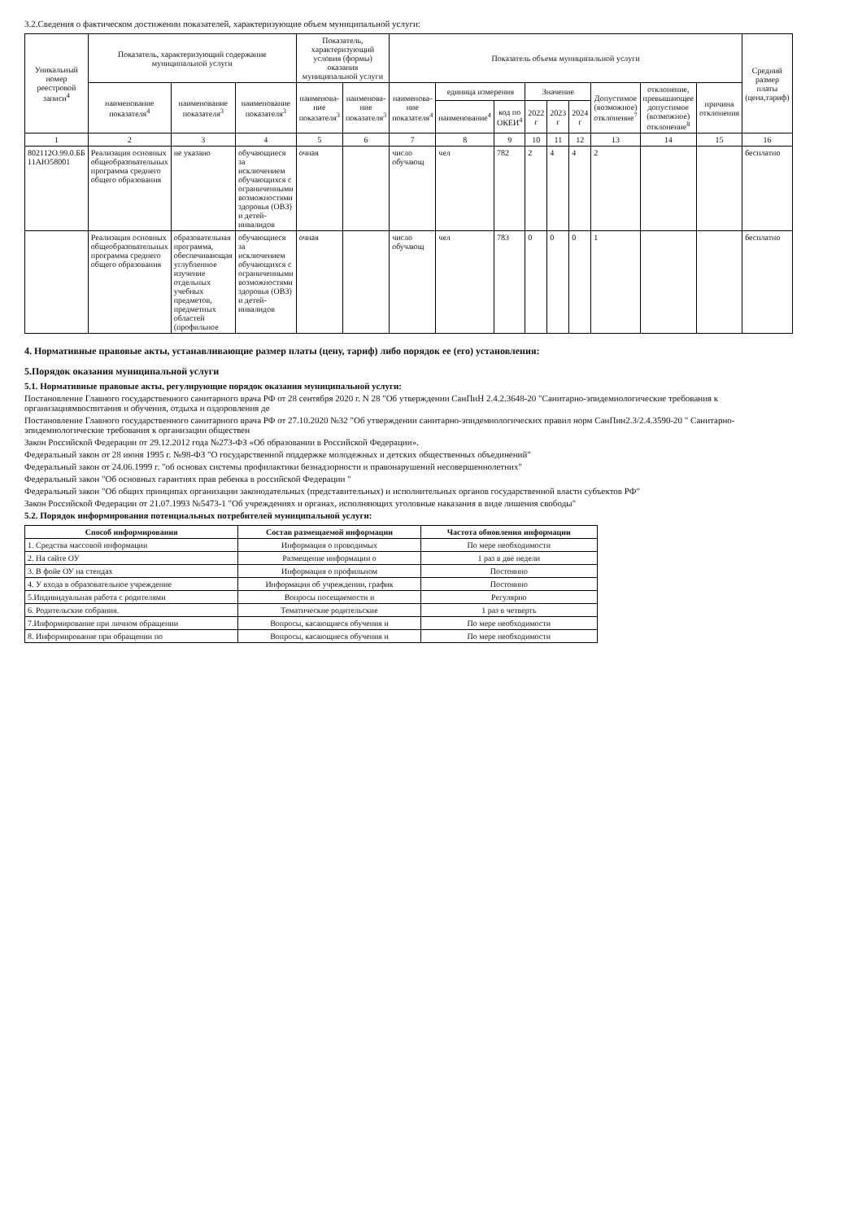3.2.Сведения о фактическом достижении показателей, характеризующие объем муниципальной услуги:
| Уникальный номер реестровой записи<sup>4</sup> | Показатель, характеризующий содержание муниципальной услуги | | | Показатель, характеризующий условия (формы) оказания муниципальной услуги | | Показатель объема муниципальной услуги | | | | | | | | | Средний размер платы (цена,тариф) |
| --- | --- | --- | --- | --- | --- | --- | --- | --- | --- | --- | --- | --- | --- | --- | --- |
| | наименование показателя<sup>4</sup> | наименование показателя<sup>3</sup> | наименование показателя<sup>3</sup> | наименова-ние показателя<sup>3</sup> | наименова-ние показателя<sup>3</sup> | наименова-ние показателя<sup>4</sup> | единица измерения | | Значение | | | Допустимое (возможное) отклонение<sup>7</sup> | отклонение, превышающее допустимое (возможное) отклонение<sup>8</sup> | причина отклонения | |
| | | | | | | | наименование<sup>4</sup> | код по ОКЕИ<sup>4</sup> | 2022 г | 2023 г | 2024 г | | | | |
| 1 | 2 | 3 | 4 | 5 | 6 | 7 | 8 | 9 | 10 | 11 | 12 | 13 | 14 | 15 | 16 |
| 802112О.99.0.ББ 11АЮ58001 | Реализация основных общеобразовательных программа среднего общего образования | не указано | обучающиеся за исключением обучающихся с ограниченными возможностями здоровья (ОВЗ) и детей-инвалидов | очная | | число обучающ | чел | 782 | 2 | 4 | 4 | 2 | | | бесплатно |
| | Реализация основных общеобразовательных программа среднего общего образования | образовательная программа, обеспечивающая углубленное изучение отдельных учебных предметов, предметных областей (профильное | обучающиеся за исключением обучающихся с ограниченными возможностями здоровья (ОВЗ) и детей-инвалидов | очная | | число обучающ | чел | 783 | 0 | 0 | 0 | 1 | | | бесплатно |
4. Нормативные правовые акты, устанавливающие размер платы (цену, тариф) либо порядок ее (его) установления:
5.Порядок оказания муниципальной услуги
5.1. Нормативные правовые акты, регулирующие порядок оказания муниципальной услуги:
Постановление Главного государственного санитарного врача РФ от 28 сентября 2020 г. N 28 "Об утверждении СанПиН 2.4.2.3648-20 "Санитарно-эпидемиологические требования к организациямвоспитания и обучения, отдыха и оздоровления де
Постановление Главного государственного санитарного врача РФ от 27.10.2020 №32 "Об утверждении санитарно-эпидемиологических правил норм СанПин2.3/2.4.3590-20 " Санитарно-эпидемиологические требования к организации обществен
Закон Российской Федерации от 29.12.2012 года №273-ФЗ «Об образовании в Российской Федерации».
Федеральный закон от 28 июня 1995 г. №98-ФЗ "О государственной поддержке молодежных и детских общественных объединений"
Федеральный закон от 24.06.1999 г. "об основах системы профилактики безнадзорности и правонарушений несовершеннолетних"
Федеральный закон "Об основных гарантиях прав ребенка в российской Федерации "
Федеральный закон "Об общих принципах организации законодательных (представительных) и исполнительных органов государственной власти субъектов РФ"
Закон Российской Федерации от 21.07.1993 №5473-1 "Об учреждениях и органах, исполняющих уголовные наказания в виде лишения свободы"
5.2. Порядок информирования потенциальных потребителей муниципальной услуги:
| Способ информирования | Состав размещаемой информации | Частота обновления информации |
| --- | --- | --- |
| 1. Средства массовой информации | Информация о проводимых | По мере необходимости |
| 2. На сайте ОУ | Размещение информации о | 1 раз в две недели |
| 3. В фойе ОУ на стендах | Информация о профильном | Постоянно |
| 4. У входа в образовательное учреждение | Информация об учреждении, график | Постоянно |
| 5.Индивидуальная работа с родителями | Вопросы посещаемости и | Регулярно |
| 6. Родительские собрания. | Тематические родительские | 1 раз в четверть |
| 7.Информирование при личном обращении | Вопросы, касающиеся обучения и | По мере необходимости |
| 8. Информирование при обращении по | Вопросы, касающиеся обучения и | По мере необходимости |